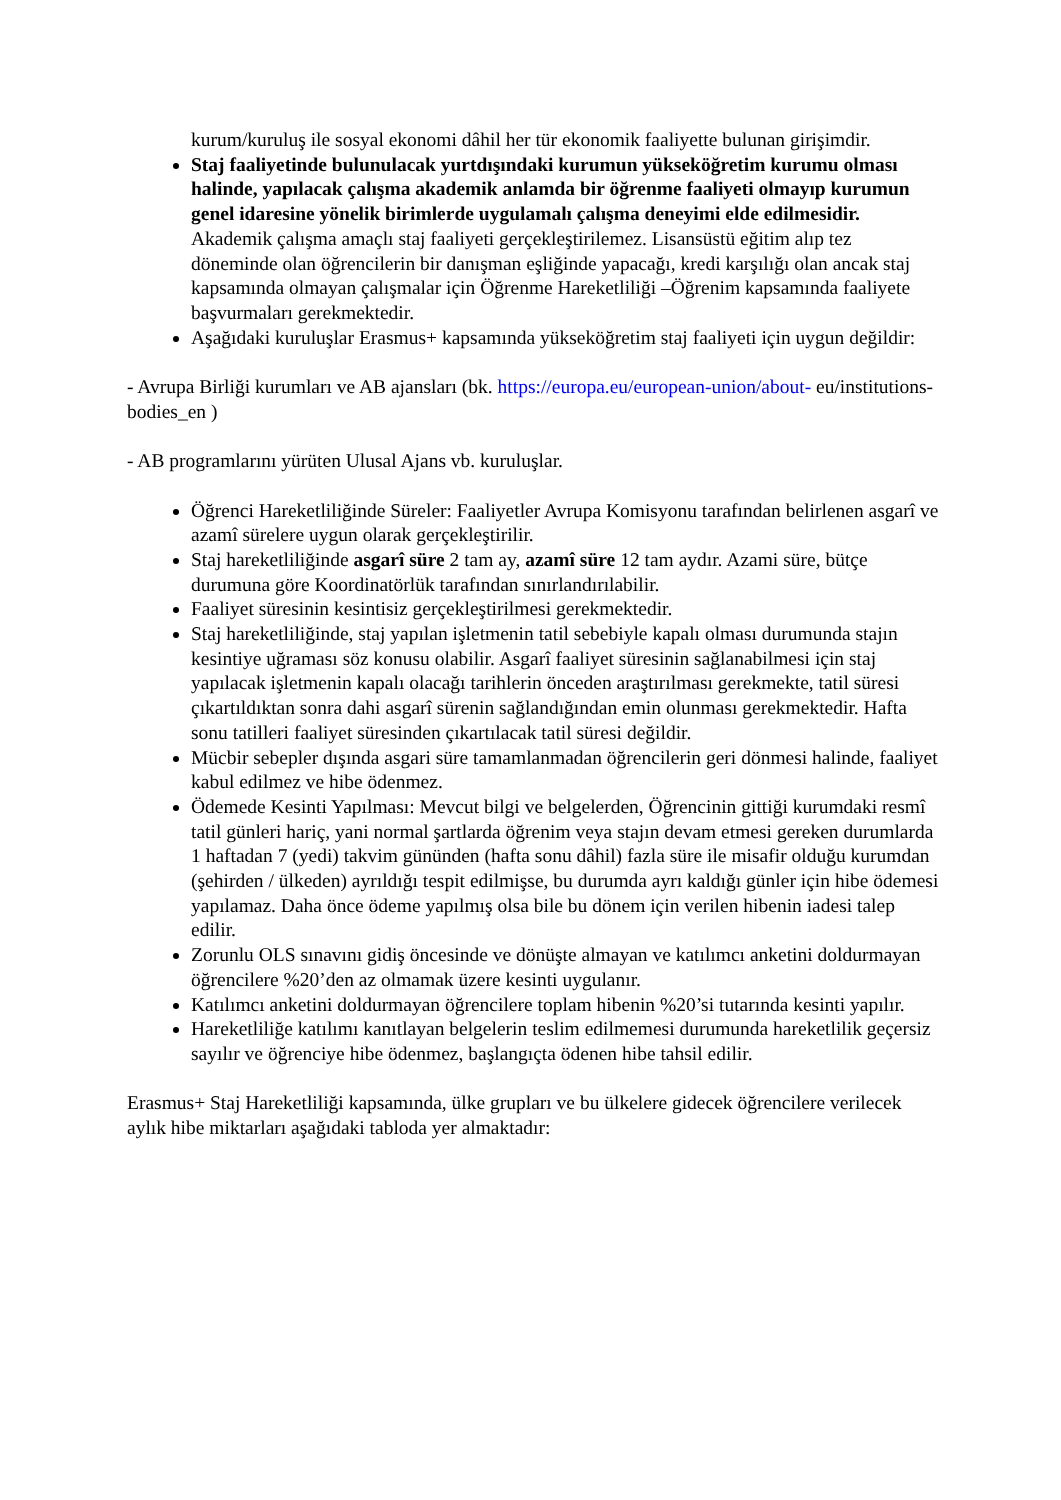kurum/kuruluş ile sosyal ekonomi dâhil her tür ekonomik faaliyette bulunan girişimdir.
Staj faaliyetinde bulunulacak yurtdışındaki kurumun yükseköğretim kurumu olması halinde, yapılacak çalışma akademik anlamda bir öğrenme faaliyeti olmayıp kurumun genel idaresine yönelik birimlerde uygulamalı çalışma deneyimi elde edilmesidir. Akademik çalışma amaçlı staj faaliyeti gerçekleştirilemez. Lisansüstü eğitim alıp tez döneminde olan öğrencilerin bir danışman eşliğinde yapacağı, kredi karşılığı olan ancak staj kapsamında olmayan çalışmalar için Öğrenme Hareketliliği –Öğrenim kapsamında faaliyete başvurmaları gerekmektedir.
Aşağıdaki kuruluşlar Erasmus+ kapsamında yükseköğretim staj faaliyeti için uygun değildir:
- Avrupa Birliği kurumları ve AB ajansları (bk. https://europa.eu/european-union/about- eu/institutions-bodies_en )
- AB programlarını yürüten Ulusal Ajans vb. kuruluşlar.
Öğrenci Hareketliliğinde Süreler: Faaliyetler Avrupa Komisyonu tarafından belirlenen asgarî ve azamî sürelere uygun olarak gerçekleştirilir.
Staj hareketliliğinde asgarî süre 2 tam ay, azamî süre 12 tam aydır. Azami süre, bütçe durumuna göre Koordinatörlük tarafından sınırlandırılabilir.
Faaliyet süresinin kesintisiz gerçekleştirilmesi gerekmektedir.
Staj hareketliliğinde, staj yapılan işletmenin tatil sebebiyle kapalı olması durumunda stajın kesintiye uğraması söz konusu olabilir. Asgarî faaliyet süresinin sağlanabilmesi için staj yapılacak işletmenin kapalı olacağı tarihlerin önceden araştırılması gerekmekte, tatil süresi çıkartıldıktan sonra dahi asgarî sürenin sağlandığından emin olunması gerekmektedir. Hafta sonu tatilleri faaliyet süresinden çıkartılacak tatil süresi değildir.
Mücbir sebepler dışında asgari süre tamamlanmadan öğrencilerin geri dönmesi halinde, faaliyet kabul edilmez ve hibe ödenmez.
Ödemede Kesinti Yapılması: Mevcut bilgi ve belgelerden, Öğrencinin gittiği kurumdaki resmî tatil günleri hariç, yani normal şartlarda öğrenim veya stajın devam etmesi gereken durumlarda 1 haftadan 7 (yedi) takvim gününden (hafta sonu dâhil) fazla süre ile misafir olduğu kurumdan (şehirden / ülkeden) ayrıldığı tespit edilmişse, bu durumda ayrı kaldığı günler için hibe ödemesi yapılamaz. Daha önce ödeme yapılmış olsa bile bu dönem için verilen hibenin iadesi talep edilir.
Zorunlu OLS sınavını gidiş öncesinde ve dönüşte almayan ve katılımcı anketini doldurmayan öğrencilere %20’den az olmamak üzere kesinti uygulanır.
Katılımcı anketini doldurmayan öğrencilere toplam hibenin %20’si tutarında kesinti yapılır.
Hareketliliğe katılımı kanıtlayan belgelerin teslim edilmemesi durumunda hareketlilik geçersiz sayılır ve öğrenciye hibe ödenmez, başlangıçta ödenen hibe tahsil edilir.
Erasmus+ Staj Hareketliliği kapsamında, ülke grupları ve bu ülkelere gidecek öğrencilere verilecek aylık hibe miktarları aşağıdaki tabloda yer almaktadır: